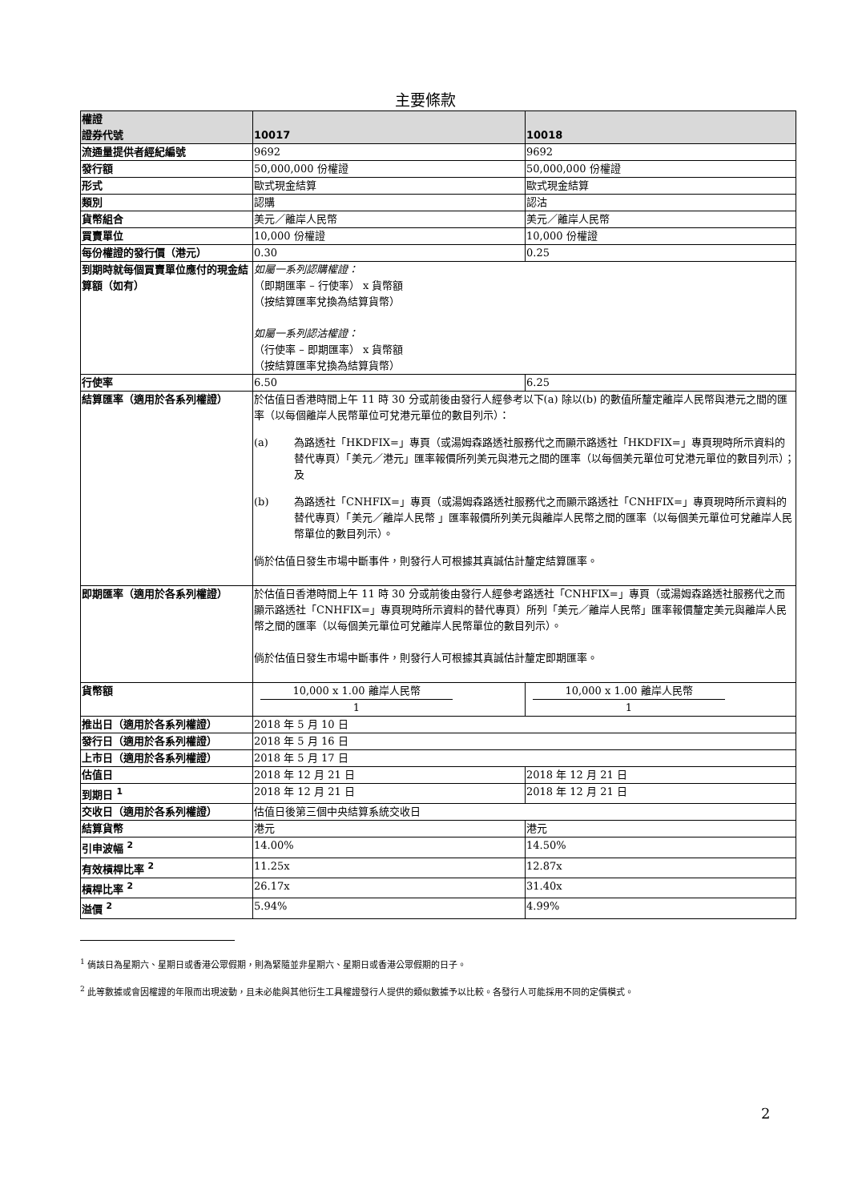主要條款
| 權證 證券代號 | 10017 | 10018 |
| 流通量提供者經紀編號 | 9692 | 9692 |
| 發行額 | 50,000,000 份權證 | 50,000,000 份權證 |
| 形式 | 歐式現金結算 | 歐式現金結算 |
| 類別 | 認購 | 認沽 |
| 貨幣組合 | 美元／離岸人民幣 | 美元／離岸人民幣 |
| 買賣單位 | 10,000 份權證 | 10,000 份權證 |
| 每份權證的發行價（港元） | 0.30 | 0.25 |
| 到期時就每個買賣單位應付的現金結算額（如有） | 如屬一系列認購權證： （即期匯率 – 行使率） x 貨幣額 （按結算匯率兌換為結算貨幣） 如屬一系列認沽權證： （行使率 – 即期匯率） x 貨幣額 （按結算匯率兌換為結算貨幣） | |
| 行使率 | 6.50 | 6.25 |
| 結算匯率（適用於各系列權證） | 於估值日香港時間上午 11 時 30 分或前後由發行人經參考以下(a) 除以(b) 的數值所釐定離岸人民幣與港元之間的匯率（以每個離岸人民幣單位可兌港元單位的數目列示）： (a) 為路透社「HKDFIX=」專頁（或湯姆森路透社服務代之而顯示路透社「HKDFIX=」專頁現時所示資料的替代專頁）「美元／港元」匯率報價所列美元與港元之間的匯率（以每個美元單位可兌港元單位的數目列示）；及 (b) 為路透社「CNHFIX=」專頁（或湯姆森路透社服務代之而顯示路透社「CNHFIX=」專頁現時所示資料的替代專頁）「美元／離岸人民幣 」匯率報價所列美元與離岸人民幣之間的匯率（以每個美元單位可兌離岸人民幣單位的數目列示）。 倘於估值日發生市場中斷事件，則發行人可根據其真誠估計釐定結算匯率。 | |
| 即期匯率（適用於各系列權證） | 於估值日香港時間上午 11 時 30 分或前後由發行人經參考路透社「CNHFIX=」專頁（或湯姆森路透社服務代之而顯示路透社「CNHFIX=」專頁現時所示資料的替代專頁）所列「美元／離岸人民幣」匯率報價釐定美元與離岸人民幣之間的匯率（以每個美元單位可兌離岸人民幣單位的數目列示）。 倘於估值日發生市場中斷事件，則發行人可根據其真誠估計釐定即期匯率。 | |
| 貨幣額 | 10,000 x 1.00 離岸人民幣 1 | 10,000 x 1.00 離岸人民幣 1 |
| 推出日（適用於各系列權證） | 2018 年 5 月 10 日 | |
| 發行日（適用於各系列權證） | 2018 年 5 月 16 日 | |
| 上市日（適用於各系列權證） | 2018 年 5 月 17 日 | |
| 估值日 | 2018 年 12 月 21 日 | 2018 年 12 月 21 日 |
| 到期日 <sup>1</sup> | 2018 年 12 月 21 日 | 2018 年 12 月 21 日 |
| 交收日（適用於各系列權證） | 估值日後第三個中央結算系統交收日 | |
| 結算貨幣 | 港元 | 港元 |
| 引申波幅 <sup>2</sup> | 14.00% | 14.50% |
| 有效槓桿比率 <sup>2</sup> | 11.25x | 12.87x |
| 槓桿比率 <sup>2</sup> | 26.17x | 31.40x |
| 溢價 <sup>2</sup> | 5.94% | 4.99% |
<sup>1</sup> 倘該日為星期六、星期日或香港公眾假期，則為緊隨並非星期六、星期日或香港公眾假期的日子。
<sup>2</sup> 此等數據或會因權證的年限而出現波動，且未必能與其他衍生工具權證發行人提供的類似數據予以比較。各發行人可能採用不同的定價模式。
2